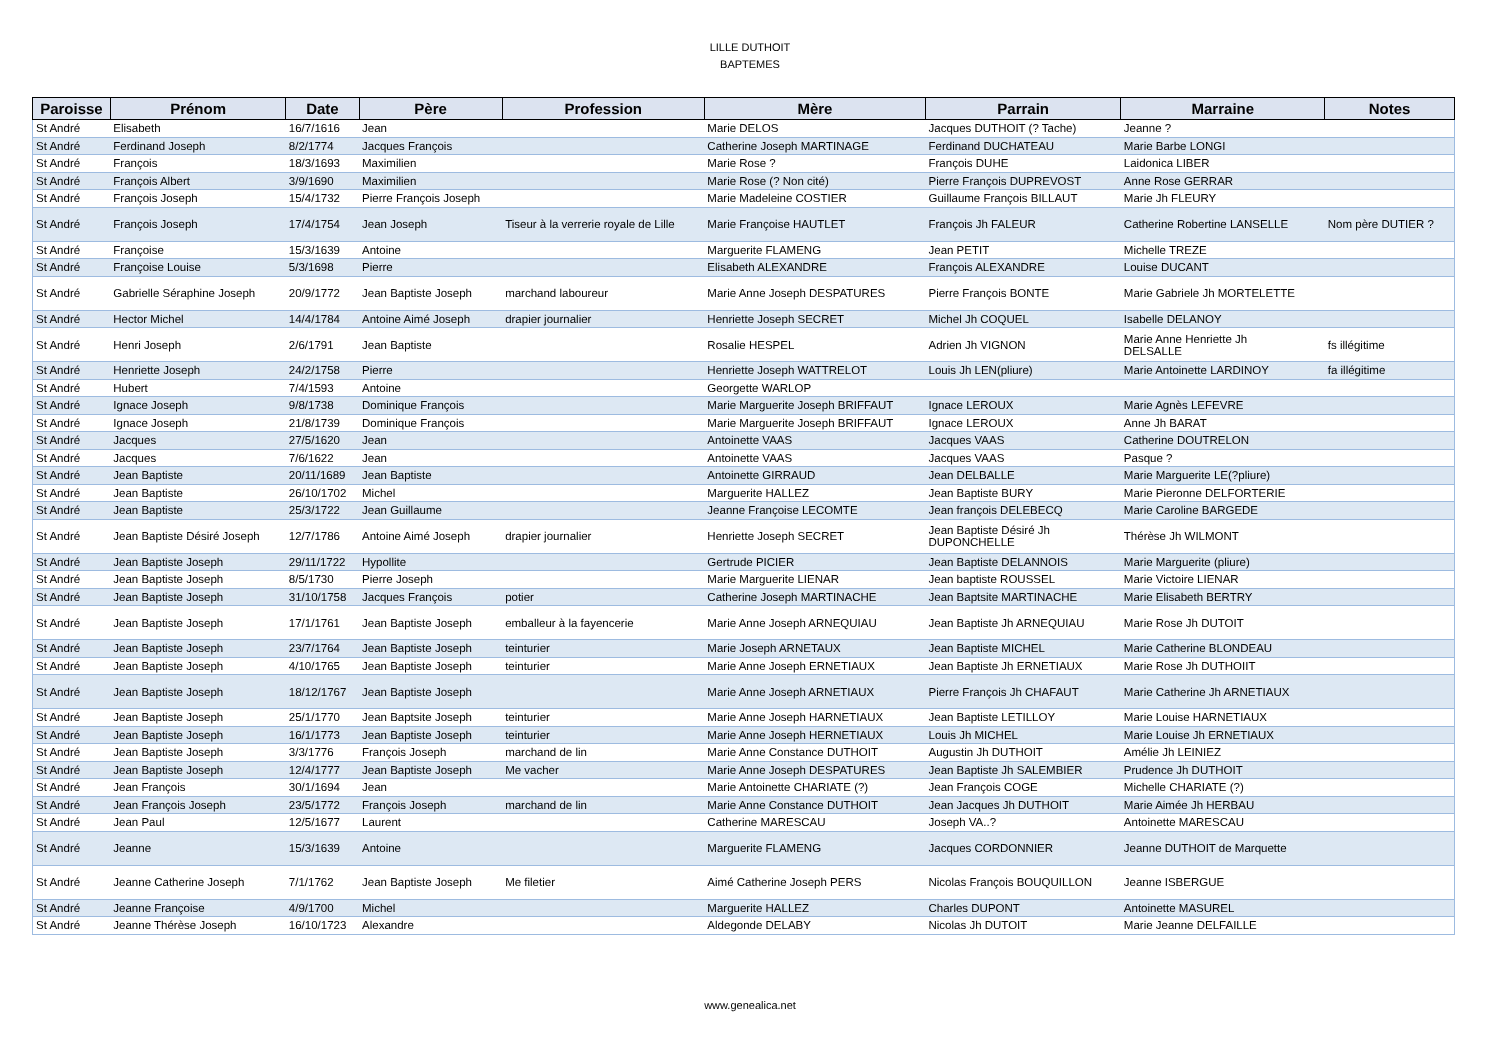LILLE DUTHOIT
BAPTEMES
| Paroisse | Prénom | Date | Père | Profession | Mère | Parrain | Marraine | Notes |
| --- | --- | --- | --- | --- | --- | --- | --- | --- |
| St André | Elisabeth | 16/7/1616 | Jean | | Marie DELOS | Jacques DUTHOIT (? Tache) | Jeanne ? | |
| St André | Ferdinand Joseph | 8/2/1774 | Jacques François | | Catherine Joseph MARTINAGE | Ferdinand DUCHATEAU | Marie Barbe LONGI | |
| St André | François | 18/3/1693 | Maximilien | | Marie Rose ? | François DUHE | Laidonica LIBER | |
| St André | François Albert | 3/9/1690 | Maximilien | | Marie Rose (? Non cité) | Pierre François DUPREVOST | Anne Rose GERRAR | |
| St André | François Joseph | 15/4/1732 | Pierre François Joseph | | Marie Madeleine COSTIER | Guillaume François BILLAUT | Marie Jh FLEURY | |
| St André | François Joseph | 17/4/1754 | Jean Joseph | Tiseur à la verrerie royale de Lille | Marie Françoise HAUTLET | François Jh FALEUR | Catherine Robertine LANSELLE | Nom père DUTIER ? |
| St André | Françoise | 15/3/1639 | Antoine | | Marguerite FLAMENG | Jean PETIT | Michelle TREZE | |
| St André | Françoise Louise | 5/3/1698 | Pierre | | Elisabeth ALEXANDRE | François ALEXANDRE | Louise DUCANT | |
| St André | Gabrielle Séraphine Joseph | 20/9/1772 | Jean Baptiste Joseph | marchand laboureur | Marie Anne Joseph DESPATURES | Pierre François BONTE | Marie Gabriele Jh MORTELETTE | |
| St André | Hector Michel | 14/4/1784 | Antoine Aimé Joseph | drapier journalier | Henriette Joseph SECRET | Michel Jh COQUEL | Isabelle DELANOY | |
| St André | Henri Joseph | 2/6/1791 | Jean Baptiste | | Rosalie HESPEL | Adrien Jh VIGNON | Marie Anne Henriette Jh DELSALLE | fs illégitime |
| St André | Henriette Joseph | 24/2/1758 | Pierre | | Henriette Joseph WATTRELOT | Louis Jh LEN(pliure) | Marie Antoinette LARDINOY | fa illégitime |
| St André | Hubert | 7/4/1593 | Antoine | | Georgette WARLOP | | | |
| St André | Ignace Joseph | 9/8/1738 | Dominique François | | Marie Marguerite Joseph BRIFFAUT | Ignace LEROUX | Marie Agnès LEFEVRE | |
| St André | Ignace Joseph | 21/8/1739 | Dominique François | | Marie Marguerite Joseph BRIFFAUT | Ignace LEROUX | Anne Jh BARAT | |
| St André | Jacques | 27/5/1620 | Jean | | Antoinette VAAS | Jacques VAAS | Catherine DOUTRELON | |
| St André | Jacques | 7/6/1622 | Jean | | Antoinette VAAS | Jacques VAAS | Pasque ? | |
| St André | Jean Baptiste | 20/11/1689 | Jean Baptiste | | Antoinette GIRRAUD | Jean DELBALLE | Marie Marguerite LE(?pliure) | |
| St André | Jean Baptiste | 26/10/1702 | Michel | | Marguerite HALLEZ | Jean Baptiste BURY | Marie Pieronne DELFORTERIE | |
| St André | Jean Baptiste | 25/3/1722 | Jean Guillaume | | Jeanne Françoise LECOMTE | Jean françois DELEBECQ | Marie Caroline BARGEDE | |
| St André | Jean Baptiste Désiré Joseph | 12/7/1786 | Antoine Aimé Joseph | drapier journalier | Henriette Joseph SECRET | Jean Baptiste Désiré Jh DUPONCHELLE | Thérèse Jh WILMONT | |
| St André | Jean Baptiste Joseph | 29/11/1722 | Hypollite | | Gertrude PICIER | Jean Baptiste DELANNOIS | Marie Marguerite (pliure) | |
| St André | Jean Baptiste Joseph | 8/5/1730 | Pierre Joseph | | Marie Marguerite LIENAR | Jean baptiste ROUSSEL | Marie Victoire LIENAR | |
| St André | Jean Baptiste Joseph | 31/10/1758 | Jacques François | potier | Catherine Joseph MARTINACHE | Jean Baptsite MARTINACHE | Marie Elisabeth BERTRY | |
| St André | Jean Baptiste Joseph | 17/1/1761 | Jean Baptiste Joseph | emballeur à la fayencerie | Marie Anne Joseph ARNEQUIAU | Jean Baptiste Jh ARNEQUIAU | Marie Rose Jh DUTOIT | |
| St André | Jean Baptiste Joseph | 23/7/1764 | Jean Baptiste Joseph | teinturier | Marie Joseph ARNETAUX | Jean Baptiste MICHEL | Marie Catherine BLONDEAU | |
| St André | Jean Baptiste Joseph | 4/10/1765 | Jean Baptiste Joseph | teinturier | Marie Anne Joseph ERNETIAUX | Jean Baptiste Jh ERNETIAUX | Marie Rose Jh DUTHOIIT | |
| St André | Jean Baptiste Joseph | 18/12/1767 | Jean Baptiste Joseph | | Marie Anne Joseph ARNETIAUX | Pierre François Jh CHAFAUT | Marie Catherine Jh ARNETIAUX | |
| St André | Jean Baptiste Joseph | 25/1/1770 | Jean Baptsite Joseph | teinturier | Marie Anne Joseph HARNETIAUX | Jean Baptiste LETILLOY | Marie Louise HARNETIAUX | |
| St André | Jean Baptiste Joseph | 16/1/1773 | Jean Baptiste Joseph | teinturier | Marie Anne Joseph HERNETIAUX | Louis Jh MICHEL | Marie Louise Jh ERNETIAUX | |
| St André | Jean Baptiste Joseph | 3/3/1776 | François Joseph | marchand de lin | Marie Anne Constance DUTHOIT | Augustin Jh DUTHOIT | Amélie Jh LEINIEZ | |
| St André | Jean Baptiste Joseph | 12/4/1777 | Jean Baptiste Joseph | Me vacher | Marie Anne Joseph DESPATURES | Jean Baptiste Jh SALEMBIER | Prudence Jh DUTHOIT | |
| St André | Jean François | 30/1/1694 | Jean | | Marie Antoinette CHARIATE (?) | Jean François COGE | Michelle CHARIATE (?) | |
| St André | Jean François Joseph | 23/5/1772 | François Joseph | marchand de lin | Marie Anne Constance DUTHOIT | Jean Jacques Jh DUTHOIT | Marie Aimée Jh HERBAU | |
| St André | Jean Paul | 12/5/1677 | Laurent | | Catherine MARESCAU | Joseph VA..? | Antoinette MARESCAU | |
| St André | Jeanne | 15/3/1639 | Antoine | | Marguerite FLAMENG | Jacques CORDONNIER | Jeanne DUTHOIT de Marquette | |
| St André | Jeanne Catherine Joseph | 7/1/1762 | Jean Baptiste Joseph | Me filetier | Aimé Catherine Joseph PERS | Nicolas François BOUQUILLON | Jeanne ISBERGUE | |
| St André | Jeanne Françoise | 4/9/1700 | Michel | | Marguerite HALLEZ | Charles DUPONT | Antoinette MASUREL | |
| St André | Jeanne Thérèse Joseph | 16/10/1723 | Alexandre | | Aldegonde DELABY | Nicolas Jh DUTOIT | Marie Jeanne DELFAILLE | |
www.genealica.net